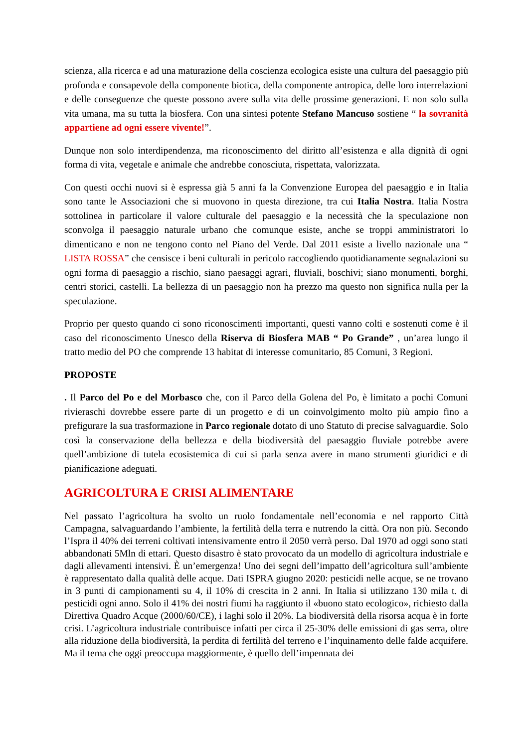scienza, alla ricerca e ad una maturazione della coscienza ecologica esiste una cultura del paesaggio più profonda e consapevole della componente biotica, della componente antropica, delle loro interrelazioni e delle conseguenze che queste possono avere sulla vita delle prossime generazioni. E non solo sulla vita umana, ma su tutta la biosfera. Con una sintesi potente Stefano Mancuso sostiene “ la sovranità appartiene ad ogni essere vivente!”.
Dunque non solo interdipendenza, ma riconoscimento del diritto all’esistenza e alla dignità di ogni forma di vita, vegetale e animale che andrebbe conosciuta, rispettata, valorizzata.
Con questi occhi nuovi si è espressa già 5 anni fa la Convenzione Europea del paesaggio e in Italia sono tante le Associazioni che si muovono in questa direzione, tra cui Italia Nostra. Italia Nostra sottolinea in particolare il valore culturale del paesaggio e la necessità che la speculazione non sconvolga il paesaggio naturale urbano che comunque esiste, anche se troppi amministratori lo dimenticano e non ne tengono conto nel Piano del Verde. Dal 2011 esiste a livello nazionale una “ LISTA ROSSA” che censisce i beni culturali in pericolo raccogliendo quotidianamente segnalazioni su ogni forma di paesaggio a rischio, siano paesaggi agrari, fluviali, boschivi; siano monumenti, borghi, centri storici, castelli. La bellezza di un paesaggio non ha prezzo ma questo non significa nulla per la speculazione.
Proprio per questo quando ci sono riconoscimenti importanti, questi vanno colti e sostenuti come è il caso del riconoscimento Unesco della Riserva di Biosfera MAB “ Po Grande” , un’area lungo il tratto medio del PO che comprende 13 habitat di interesse comunitario, 85 Comuni, 3 Regioni.
PROPOSTE
. Il Parco del Po e del Morbasco che, con il Parco della Golena del Po, è limitato a pochi Comuni rivieraschi dovrebbe essere parte di un progetto e di un coinvolgimento molto più ampio fino a prefigurare la sua trasformazione in Parco regionale dotato di uno Statuto di precise salvaguardie. Solo così la conservazione della bellezza e della biodiversità del paesaggio fluviale potrebbe avere quell’ambizione di tutela ecosistemica di cui si parla senza avere in mano strumenti giuridici e di pianificazione adeguati.
AGRICOLTURA E CRISI ALIMENTARE
Nel passato l’agricoltura ha svolto un ruolo fondamentale nell’economia e nel rapporto Città Campagna, salvaguardando l’ambiente, la fertilità della terra e nutrendo la città. Ora non più. Secondo l’Ispra il 40% dei terreni coltivati intensivamente entro il 2050 verrà perso. Dal 1970 ad oggi sono stati abbandonati 5Mln di ettari. Questo disastro è stato provocato da un modello di agricoltura industriale e dagli allevamenti intensivi. È un’emergenza! Uno dei segni dell’impatto dell’agricoltura sull’ambiente è rappresentato dalla qualità delle acque. Dati ISPRA giugno 2020: pesticidi nelle acque, se ne trovano in 3 punti di campionamenti su 4, il 10% di crescita in 2 anni. In Italia si utilizzano 130 mila t. di pesticidi ogni anno. Solo il 41% dei nostri fiumi ha raggiunto il «buono stato ecologico», richiesto dalla Direttiva Quadro Acque (2000/60/CE), i laghi solo il 20%. La biodiversità della risorsa acqua è in forte crisi. L’agricoltura industriale contribuisce infatti per circa il 25-30% delle emissioni di gas serra, oltre alla riduzione della biodiversità, la perdita di fertilità del terreno e l’inquinamento delle falde acquifere. Ma il tema che oggi preoccupa maggiormente, è quello dell’impennata dei